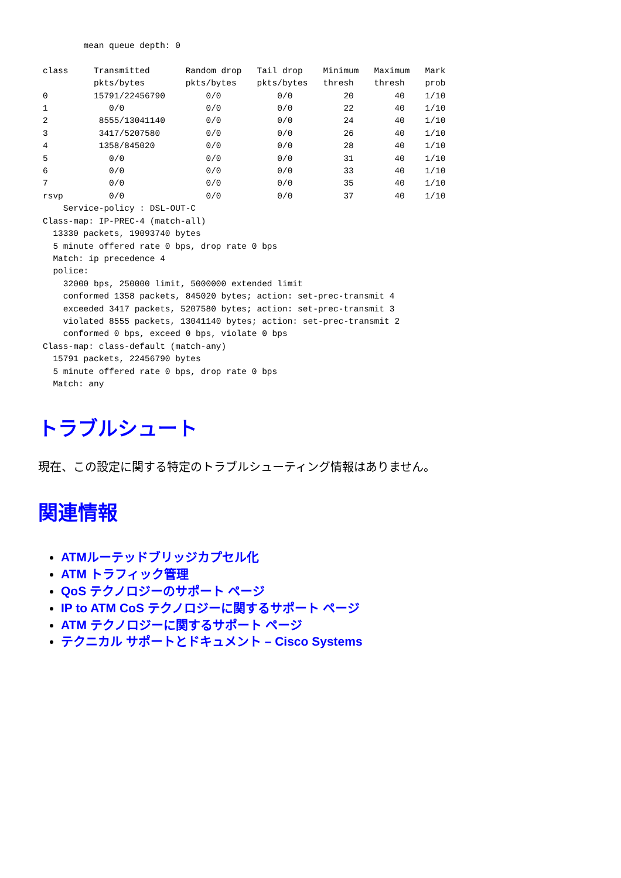mean queue depth: 0

class     Transmitted       Random drop   Tail drop    Minimum   Maximum   Mark
          pkts/bytes        pkts/bytes    pkts/bytes   thresh    thresh    prob
0         15791/22456790        0/0           0/0          20        40    1/10
1            0/0                0/0           0/0          22        40    1/10
2          8555/13041140        0/0           0/0          24        40    1/10
3          3417/5207580         0/0           0/0          26        40    1/10
4          1358/845020          0/0           0/0          28        40    1/10
5            0/0                0/0           0/0          31        40    1/10
6            0/0                0/0           0/0          33        40    1/10
7            0/0                0/0           0/0          35        40    1/10
rsvp         0/0                0/0           0/0          37        40    1/10
    Service-policy : DSL-OUT-C
Class-map: IP-PREC-4 (match-all)
  13330 packets, 19093740 bytes
  5 minute offered rate 0 bps, drop rate 0 bps
  Match: ip precedence 4
  police:
    32000 bps, 250000 limit, 5000000 extended limit
    conformed 1358 packets, 845020 bytes; action: set-prec-transmit 4
    exceeded 3417 packets, 5207580 bytes; action: set-prec-transmit 3
    violated 8555 packets, 13041140 bytes; action: set-prec-transmit 2
    conformed 0 bps, exceed 0 bps, violate 0 bps
Class-map: class-default (match-any)
  15791 packets, 22456790 bytes
  5 minute offered rate 0 bps, drop rate 0 bps
  Match: any
トラブルシュート
現在、この設定に関する特定のトラブルシューティング情報はありません。
関連情報
ATMルーテッドブリッジカプセル化
ATM トラフィック管理
QoS テクノロジーのサポート ページ
IP to ATM CoS テクノロジーに関するサポート ページ
ATM テクノロジーに関するサポート ページ
テクニカル サポートとドキュメント – Cisco Systems